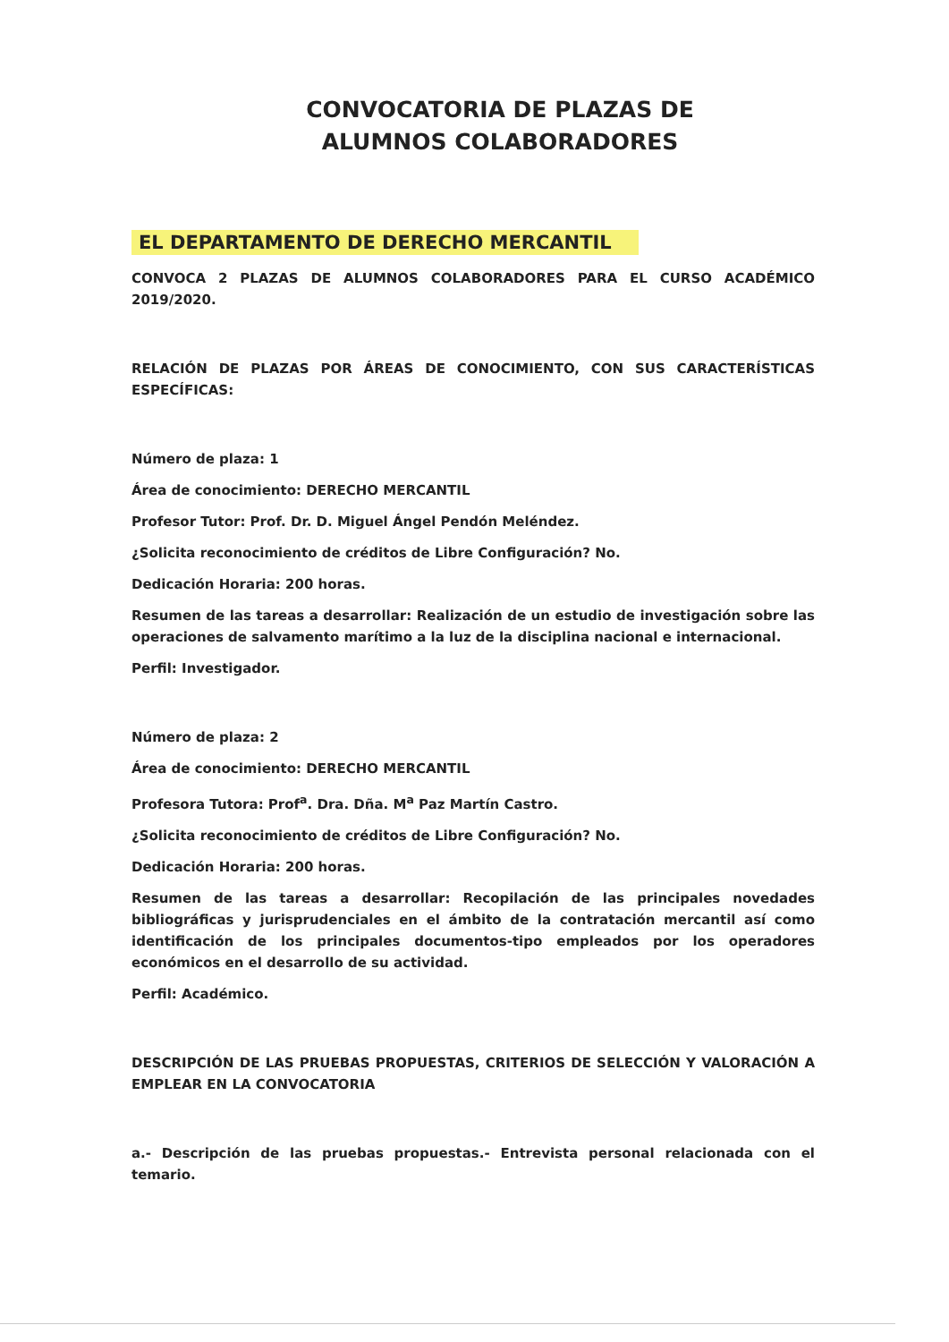CONVOCATORIA DE PLAZAS DE
ALUMNOS COLABORADORES
EL DEPARTAMENTO DE DERECHO MERCANTIL
CONVOCA 2 PLAZAS DE ALUMNOS COLABORADORES PARA EL CURSO ACADÉMICO 2019/2020.
RELACIÓN DE PLAZAS POR ÁREAS DE CONOCIMIENTO, CON SUS CARACTERÍSTICAS ESPECÍFICAS:
Número de plaza: 1
Área de conocimiento: DERECHO MERCANTIL
Profesor Tutor: Prof. Dr. D. Miguel Ángel Pendón Meléndez.
¿Solicita reconocimiento de créditos de Libre Configuración? No.
Dedicación Horaria: 200 horas.
Resumen de las tareas a desarrollar: Realización de un estudio de investigación sobre las operaciones de salvamento marítimo a la luz de la disciplina nacional e internacional.
Perfil: Investigador.
Número de plaza: 2
Área de conocimiento: DERECHO MERCANTIL
Profesora Tutora: Prof<sup>a</sup>. Dra. Dña. M<sup>a</sup> Paz Martín Castro.
¿Solicita reconocimiento de créditos de Libre Configuración? No.
Dedicación Horaria: 200 horas.
Resumen de las tareas a desarrollar: Recopilación de las principales novedades bibliográficas y jurisprudenciales en el ámbito de la contratación mercantil así como identificación de los principales documentos-tipo empleados por los operadores económicos en el desarrollo de su actividad.
Perfil: Académico.
DESCRIPCIÓN DE LAS PRUEBAS PROPUESTAS, CRITERIOS DE SELECCIÓN Y VALORACIÓN A EMPLEAR EN LA CONVOCATORIA
a.- Descripción de las pruebas propuestas.- Entrevista personal relacionada con el temario.